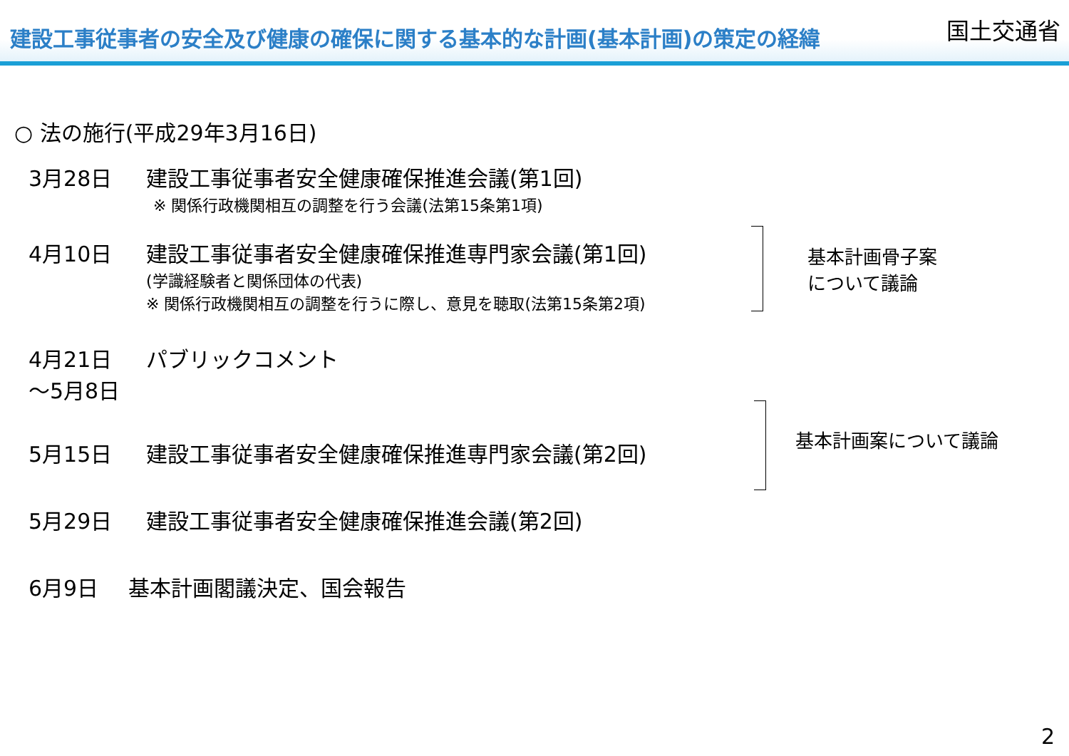建設工事従事者の安全及び健康の確保に関する基本的な計画(基本計画)の策定の経緯 国土交通省
○ 法の施行(平成29年3月16日)
3月28日 建設工事従事者安全健康確保推進会議(第1回)
※ 関係行政機関相互の調整を行う会議(法第15条第1項)
4月10日 建設工事従事者安全健康確保推進専門家会議(第1回)
(学識経験者と関係団体の代表)
※ 関係行政機関相互の調整を行うに際し、意見を聴取(法第15条第2項)
4月21日 パブリックコメント
～5月8日
5月15日 建設工事従事者安全健康確保推進専門家会議(第2回)
5月29日 建設工事従事者安全健康確保推進会議(第2回)
6月9日 基本計画閣議決定、国会報告
基本計画骨子案
について議論
基本計画案について議論
2